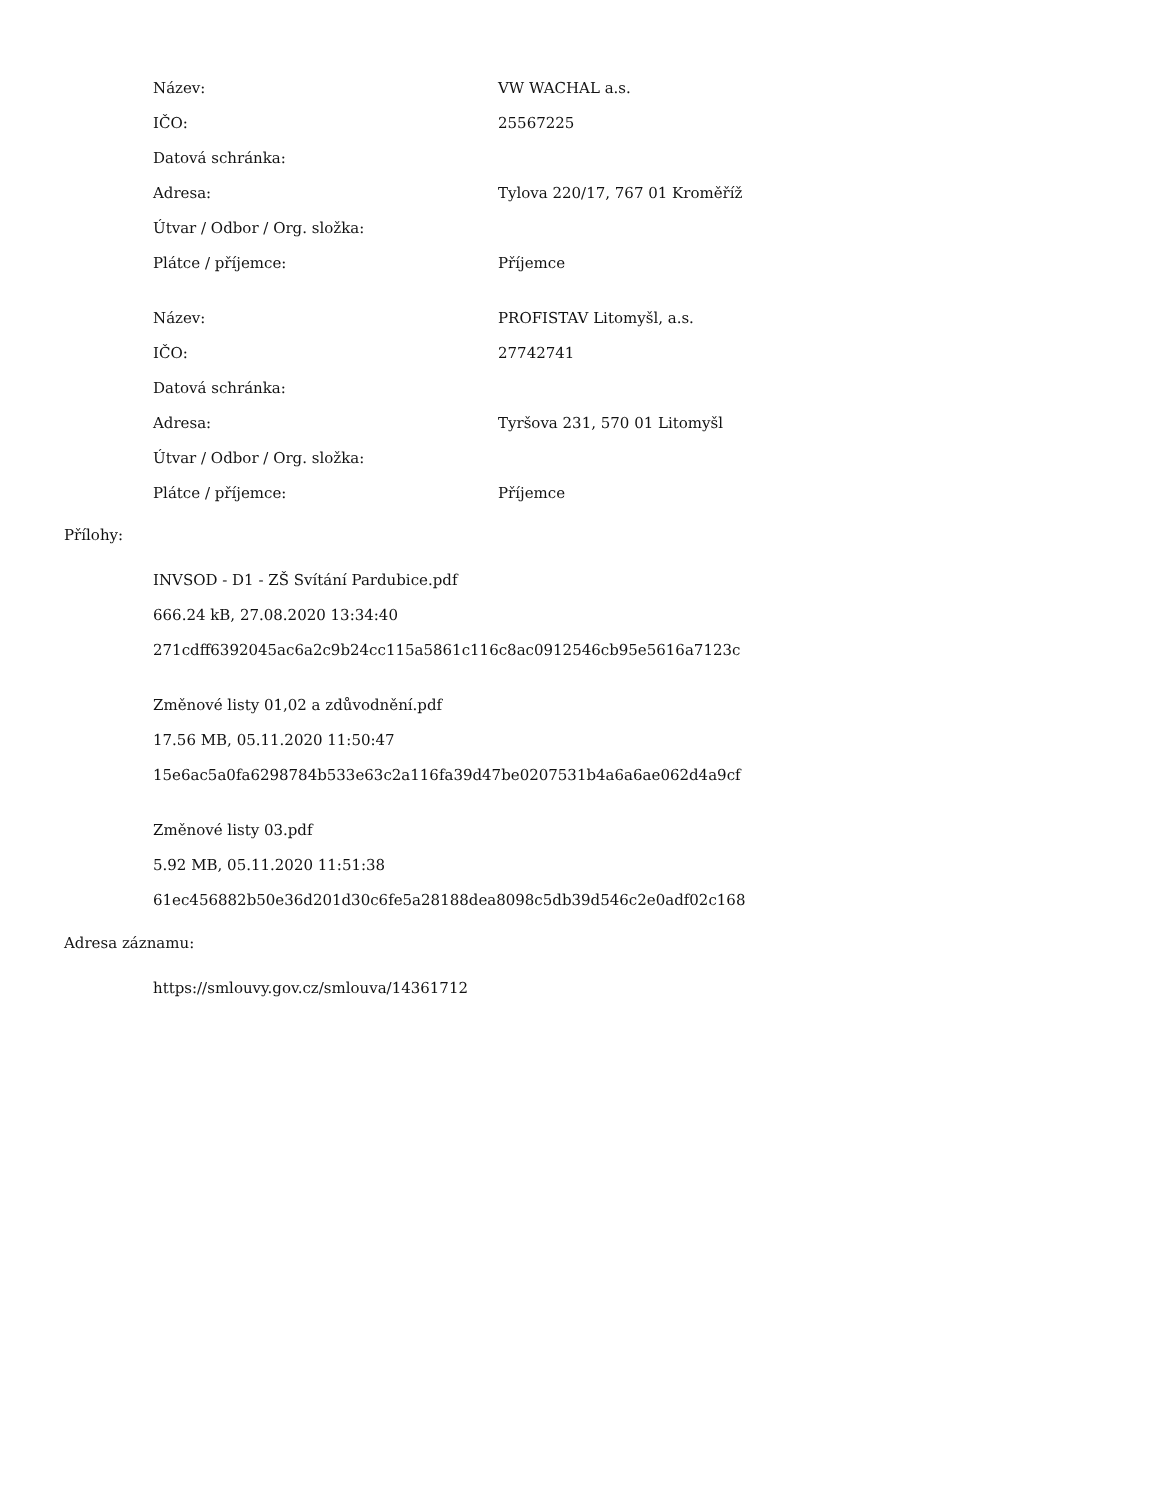| Název: | VW WACHAL a.s. |
| IČO: | 25567225 |
| Datová schránka: | |
| Adresa: | Tylova 220/17, 767 01 Kroměříž |
| Útvar / Odbor / Org. složka: | |
| Plátce / příjemce: | Příjemce |
| Název: | PROFISTAV Litomyšl, a.s. |
| IČO: | 27742741 |
| Datová schránka: | |
| Adresa: | Tyršova 231, 570 01 Litomyšl |
| Útvar / Odbor / Org. složka: | |
| Plátce / příjemce: | Příjemce |
Přílohy:
INVSOD - D1 - ZŠ Svítání Pardubice.pdf
666.24 kB, 27.08.2020 13:34:40
271cdff6392045ac6a2c9b24cc115a5861c116c8ac0912546cb95e5616a7123c
Změnové listy 01,02 a zdůvodnění.pdf
17.56 MB, 05.11.2020 11:50:47
15e6ac5a0fa6298784b533e63c2a116fa39d47be0207531b4a6a6ae062d4a9cf
Změnové listy 03.pdf
5.92 MB, 05.11.2020 11:51:38
61ec456882b50e36d201d30c6fe5a28188dea8098c5db39d546c2e0adf02c168
Adresa záznamu:
https://smlouvy.gov.cz/smlouva/14361712